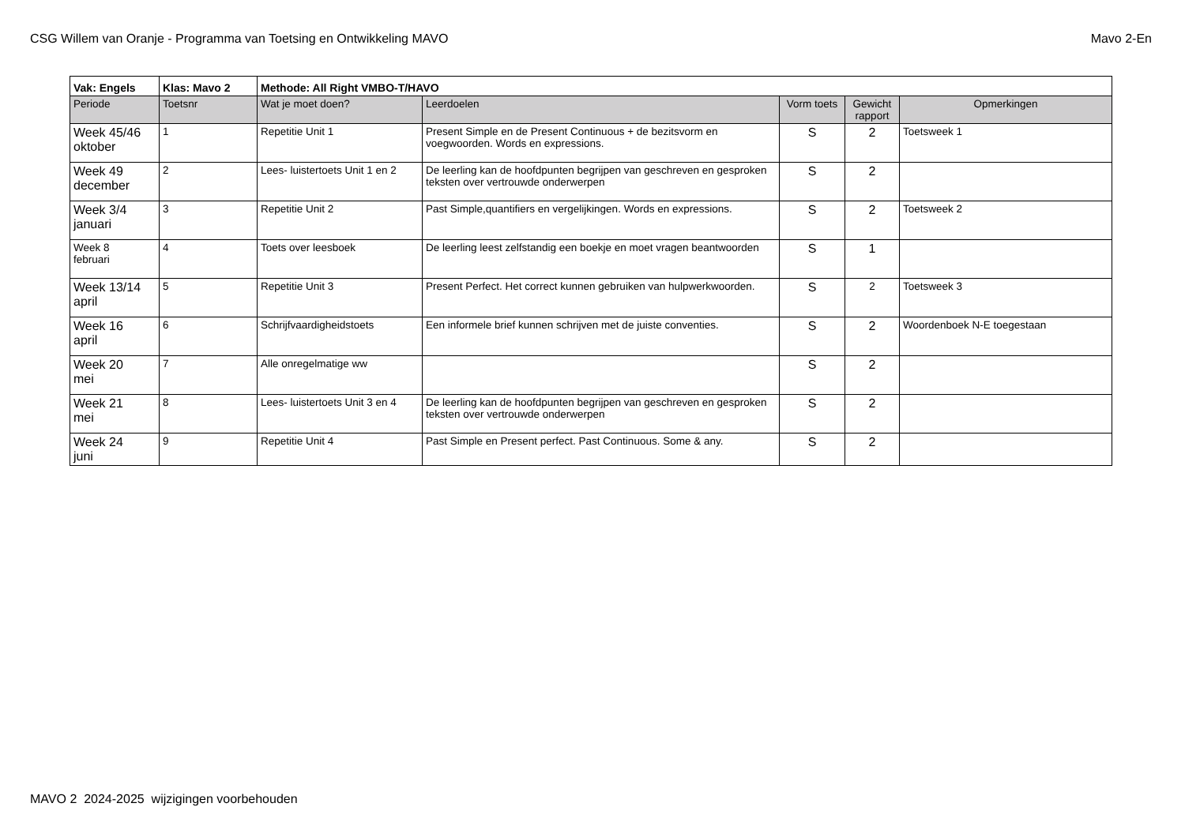CSG Willem van Oranje - Programma van Toetsing en Ontwikkeling MAVO Mavo 2-En
| Vak: Engels | Klas: Mavo 2 | Methode: All Right VMBO-T/HAVO | | | | |
| Periode | Toetsnr | Wat je moet doen? | Leerdoelen | Vorm toets | Gewicht rapport | Opmerkingen |
| Week 45/46 oktober | 1 | Repetitie Unit 1 | Present Simple en de Present Continuous + de bezitsvorm en voegwoorden. Words en expressions. | S | 2 | Toetsweek 1 |
| Week 49 december | 2 | Lees- luistertoets Unit 1 en 2 | De leerling kan de hoofdpunten begrijpen van geschreven en gesproken teksten over vertrouwde onderwerpen | S | 2 | |
| Week 3/4 januari | 3 | Repetitie Unit 2 | Past Simple,quantifiers en vergelijkingen. Words en expressions. | S | 2 | Toetsweek 2 |
| Week 8 februari | 4 | Toets over leesboek | De leerling leest zelfstandig een boekje en moet vragen beantwoorden | S | 1 | |
| Week 13/14 april | 5 | Repetitie Unit 3 | Present Perfect. Het correct kunnen gebruiken van hulpwerkwoorden. | S | 2 | Toetsweek 3 |
| Week 16 april | 6 | Schrijfvaardigheidstoets | Een informele brief kunnen schrijven met de juiste conventies. | S | 2 | Woordenboek N-E toegestaan |
| Week 20 mei | 7 | Alle onregelmatige ww | | S | 2 | |
| Week 21 mei | 8 | Lees- luistertoets Unit 3 en 4 | De leerling kan de hoofdpunten begrijpen van geschreven en gesproken teksten over vertrouwde onderwerpen | S | 2 | |
| Week 24 juni | 9 | Repetitie Unit 4 | Past Simple en Present perfect. Past Continuous. Some & any. | S | 2 | |
MAVO 2 2024-2025 wijzigingen voorbehouden